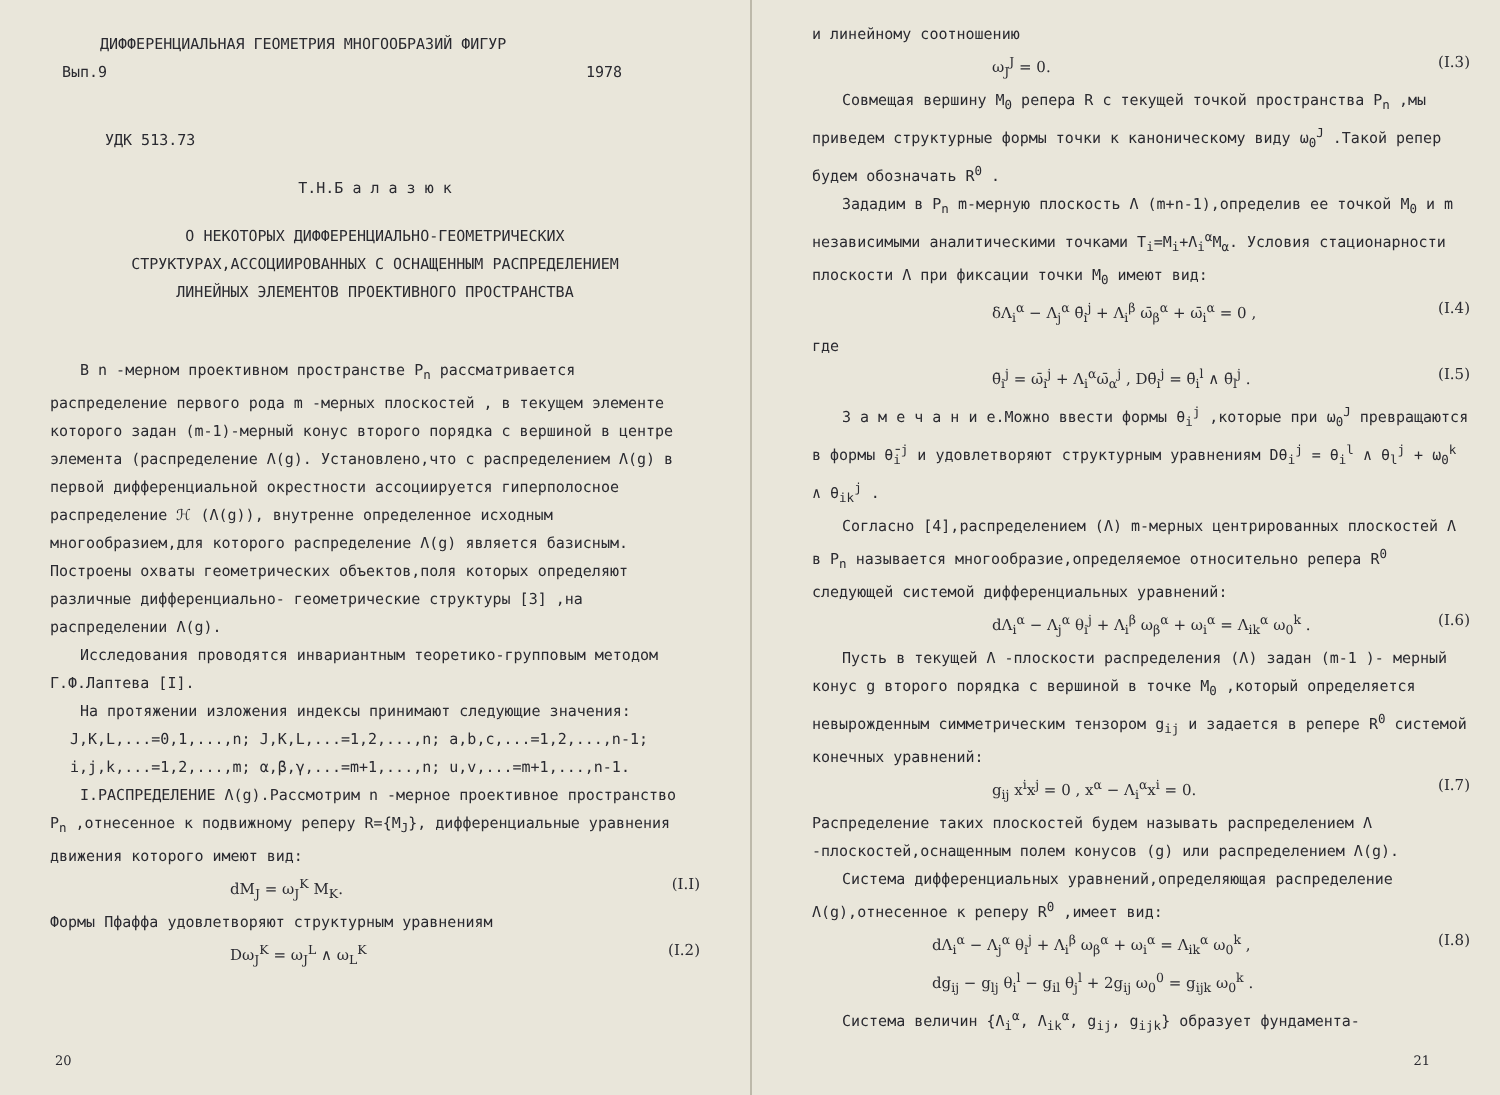ДИФФЕРЕНЦИАЛЬНАЯ ГЕОМЕТРИЯ МНОГООБРАЗИЙ ФИГУР
Вып.9 1978
УДК 513.73
Т.Н.Б а л а з ю к
О НЕКОТОРЫХ ДИФФЕРЕНЦИАЛЬНО-ГЕОМЕТРИЧЕСКИХ
СТРУКТУРАХ,АССОЦИИРОВАННЫХ С ОСНАЩЕННЫМ РАСПРЕДЕЛЕНИЕМ
ЛИНЕЙНЫХ ЭЛЕМЕНТОВ ПРОЕКТИВНОГО ПРОСТРАНСТВА
В n -мерном проективном пространстве P<sub>n</sub> рассматривается распределение первого рода m -мерных плоскостей , в текущем элементе которого задан (m-1)-мерный конус второго порядка с вершиной в центре элемента (распределение Λ(g). Установлено,что с распределением Λ(g) в первой дифференциальной окрестности ассоциируется гиперполосное распределение ℋ (Λ(g)), внутренне определенное исходным многообразием,для которого распределение Λ(g) является базисным. Построены охваты геометрических объектов,поля которых определяют различные дифференциально- геометрические структуры [3] ,на распределении Λ(g).
Исследования проводятся инвариантным теоретико-групповым методом Г.Ф.Лаптева [I].
На протяжении изложения индексы принимают следующие значения:
J,K,L,...=0,1,...,n; J,K,L,...=1,2,...,n; a,b,c,...=1,2,...,n-1;
i,j,k,...=1,2,...,m; α,β,γ,...=m+1,...,n; u,v,...=m+1,...,n-1.
I.РАСПРЕДЕЛЕНИЕ Λ(g).Рассмотрим n -мерное проективное пространство P<sub>n</sub> ,отнесенное к подвижному реперу R={M<sub>J</sub>}, дифференциальные уравнения движения которого имеют вид:
dM<sub>J</sub> = ω<sub>J</sub><sup>K</sup> M<sub>K</sub>. (I.I)
Формы Пфаффа удовлетворяют структурным уравнениям
Dω<sub>J</sub><sup>K</sup> = ω<sub>J</sub><sup>L</sup> ∧ ω<sub>L</sub><sup>K</sup> (I.2)
20
и линейному соотношению
ω<sub>J</sub><sup>J</sup> = 0. (I.3)
Совмещая вершину M<sub>0</sub> репера R с текущей точкой пространства P<sub>n</sub> ,мы приведем структурные формы точки к каноническому виду ω<sub>0</sub><sup>J</sup> .Такой репер будем обозначать R<sup>0</sup> .
Зададим в P<sub>n</sub> m-мерную плоскость Λ (m+n-1),определив ее точкой M<sub>0</sub> и m независимыми аналитическими точками T<sub>i</sub>=M<sub>i</sub>+Λ<sub>i</sub><sup>α</sup>M<sub>α</sub>. Условия стационарности плоскости Λ при фиксации точки M<sub>0</sub> имеют вид:
δΛ<sub>i</sub><sup>α</sup> − Λ<sub>j</sub><sup>α</sup> θ̄<sub>i</sub><sup>j</sup> + Λ<sub>i</sub><sup>β</sup> ω̄<sub>β</sub><sup>α</sup> + ω̄<sub>i</sub><sup>α</sup> = 0 , (I.4)
где
θ̄<sub>i</sub><sup>j</sup> = ω̄<sub>i</sub><sup>j</sup> + Λ<sub>i</sub><sup>α</sup>ω̄<sub>α</sub><sup>j</sup> , Dθ̄<sub>i</sub><sup>j</sup> = θ̄<sub>i</sub><sup>l</sup> ∧ θ̄<sub>l</sub><sup>j</sup> . (I.5)
З а м е ч а н и е.Можно ввести формы θ<sub>i</sub><sup>j</sup> ,которые при ω<sub>0</sub><sup>J</sup> превращаются в формы θ̄<sub>i</sub><sup>j</sup> и удовлетворяют структурным уравнениям Dθ<sub>i</sub><sup>j</sup> = θ<sub>i</sub><sup>l</sup> ∧ θ<sub>l</sub><sup>j</sup> + ω<sub>0</sub><sup>k</sup> ∧ θ<sub>ik</sub><sup>j</sup> .
Согласно [4],распределением (Λ) m-мерных центрированных плоскостей Λ в P<sub>n</sub> называется многообразие,определяемое относительно репера R<sup>0</sup> следующей системой дифференциальных уравнений:
dΛ<sub>i</sub><sup>α</sup> − Λ<sub>j</sub><sup>α</sup> θ<sub>i</sub><sup>j</sup> + Λ<sub>i</sub><sup>β</sup> ω<sub>β</sub><sup>α</sup> + ω<sub>i</sub><sup>α</sup> = Λ<sub>ik</sub><sup>α</sup> ω<sub>0</sub><sup>k</sup> . (I.6)
Пусть в текущей Λ -плоскости распределения (Λ) задан (m-1 )- мерный конус g второго порядка с вершиной в точке M<sub>0</sub> ,который определяется невырожденным симметрическим тензором g<sub>ij</sub> и задается в репере R<sup>0</sup> системой конечных уравнений:
g<sub>ij</sub> x<sup>i</sup>x<sup>j</sup> = 0 , x<sup>α</sup> − Λ<sub>i</sub><sup>α</sup>x<sup>i</sup> = 0. (I.7)
Распределение таких плоскостей будем называть распределением Λ -плоскостей,оснащенным полем конусов (g) или распределением Λ(g).
Система дифференциальных уравнений,определяющая распределение Λ(g),отнесенное к реперу R<sup>0</sup> ,имеет вид:
dΛ<sub>i</sub><sup>α</sup> − Λ<sub>j</sub><sup>α</sup> θ<sub>i</sub><sup>j</sup> + Λ<sub>i</sub><sup>β</sup> ω<sub>β</sub><sup>α</sup> + ω<sub>i</sub><sup>α</sup> = Λ<sub>ik</sub><sup>α</sup> ω<sub>0</sub><sup>k</sup> ,
dg<sub>ij</sub> − g<sub>lj</sub> θ<sub>i</sub><sup>l</sup> − g<sub>il</sub> θ<sub>j</sub><sup>l</sup> + 2g<sub>ij</sub> ω<sub>0</sub><sup>0</sup> = g<sub>ijk</sub> ω<sub>0</sub><sup>k</sup> . (I.8)
Система величин {Λ<sub>i</sub><sup>α</sup>, Λ<sub>ik</sub><sup>α</sup>, g<sub>ij</sub>, g<sub>ijk</sub>} образует фундамента-
21